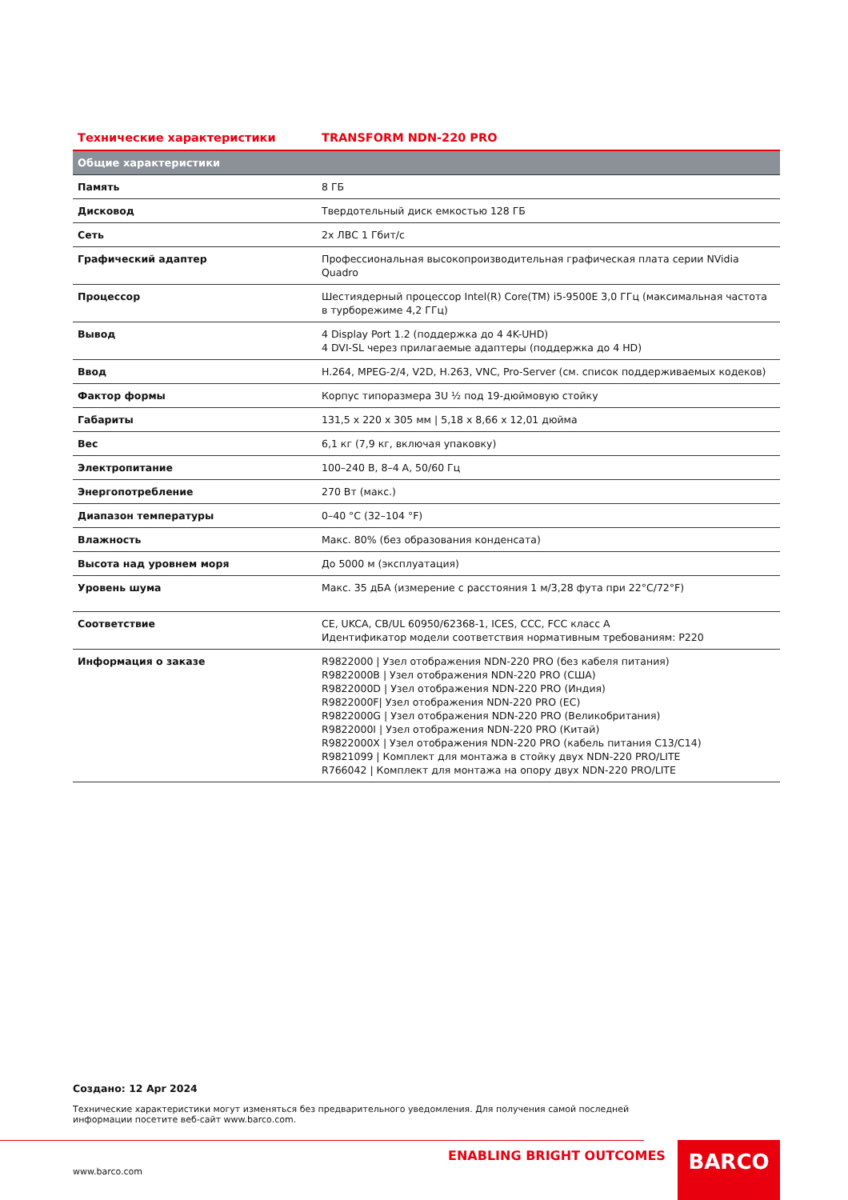| Технические характеристики | TRANSFORM NDN-220 PRO |
| --- | --- |
| Общие характеристики | |
| Память | 8 ГБ |
| Дисковод | Твердотельный диск емкостью 128 ГБ |
| Сеть | 2x ЛВС 1 Гбит/с |
| Графический адаптер | Профессиональная высокопроизводительная графическая плата серии NVidia Quadro |
| Процессор | Шестиядерный процессор Intel(R) Core(TM) i5-9500E 3,0 ГГц (максимальная частота в турборежиме 4,2 ГГц) |
| Вывод | 4 Display Port 1.2 (поддержка до 4 4K-UHD) 4 DVI-SL через прилагаемые адаптеры (поддержка до 4 HD) |
| Ввод | H.264, MPEG-2/4, V2D, H.263, VNC, Pro-Server (см. список поддерживаемых кодеков) |
| Фактор формы | Корпус типоразмера 3U ½ под 19-дюймовую стойку |
| Габариты | 131,5 x 220 x 305 мм / 5,18 x 8,66 x 12,01 дюйма |
| Вес | 6,1 кг (7,9 кг, включая упаковку) |
| Электропитание | 100–240 В, 8–4 А, 50/60 Гц |
| Энергопотребление | 270 Вт (макс.) |
| Диапазон температуры | 0–40 °C (32–104 °F) |
| Влажность | Макс. 80% (без образования конденсата) |
| Высота над уровнем моря | До 5000 м (эксплуатация) |
| Уровень шума | Макс. 35 дБА (измерение с расстояния 1 м/3,28 фута при 22°C/72°F) |
| Соответствие | CE, UKCA, CB/UL 60950/62368-1, ICES, CCC, FCC класс A Идентификатор модели соответствия нормативным требованиям: P220 |
| Информация о заказе | R9822000 / Узел отображения NDN-220 PRO (без кабеля питания) R9822000B / Узел отображения NDN-220 PRO (США) R9822000D / Узел отображения NDN-220 PRO (Индия) R9822000F/ Узел отображения NDN-220 PRO (ЕС) R9822000G / Узел отображения NDN-220 PRO (Великобритания) R9822000I / Узел отображения NDN-220 PRO (Китай) R9822000X / Узел отображения NDN-220 PRO (кабель питания C13/C14) R9821099 / Комплект для монтажа в стойку двух NDN-220 PRO/LITE R766042 / Комплект для монтажа на опору двух NDN-220 PRO/LITE |
Создано: 12 Apr 2024
Технические характеристики могут изменяться без предварительного уведомления. Для получения самой последней информации посетите веб-сайт www.barco.com.
ENABLING BRIGHT OUTCOMES
www.barco.com
BARCO